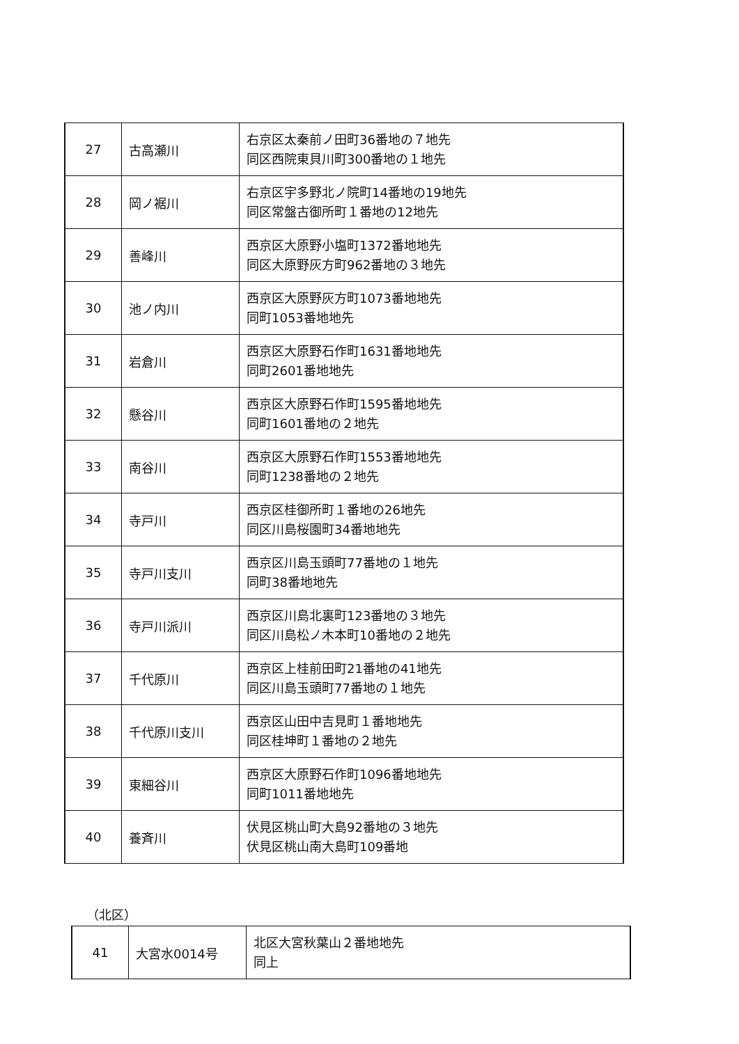| 27 | 古高瀬川 | 右京区太秦前ノ田町36番地の７地先 同区西院東貝川町300番地の１地先 |
| 28 | 岡ノ裾川 | 右京区宇多野北ノ院町14番地の19地先 同区常盤古御所町１番地の12地先 |
| 29 | 善峰川 | 西京区大原野小塩町1372番地地先 同区大原野灰方町962番地の３地先 |
| 30 | 池ノ内川 | 西京区大原野灰方町1073番地地先 同町1053番地地先 |
| 31 | 岩倉川 | 西京区大原野石作町1631番地地先 同町2601番地地先 |
| 32 | 懸谷川 | 西京区大原野石作町1595番地地先 同町1601番地の２地先 |
| 33 | 南谷川 | 西京区大原野石作町1553番地地先 同町1238番地の２地先 |
| 34 | 寺戸川 | 西京区桂御所町１番地の26地先 同区川島桜園町34番地地先 |
| 35 | 寺戸川支川 | 西京区川島玉頭町77番地の１地先 同町38番地地先 |
| 36 | 寺戸川派川 | 西京区川島北裏町123番地の３地先 同区川島松ノ木本町10番地の２地先 |
| 37 | 千代原川 | 西京区上桂前田町21番地の41地先 同区川島玉頭町77番地の１地先 |
| 38 | 千代原川支川 | 西京区山田中吉見町１番地地先 同区桂坤町１番地の２地先 |
| 39 | 東細谷川 | 西京区大原野石作町1096番地地先 同町1011番地地先 |
| 40 | 養斉川 | 伏見区桃山町大島92番地の３地先 伏見区桃山南大島町109番地 |
（北区）
| 41 | 大宮水0014号 | 北区大宮秋葉山２番地地先 同上 |